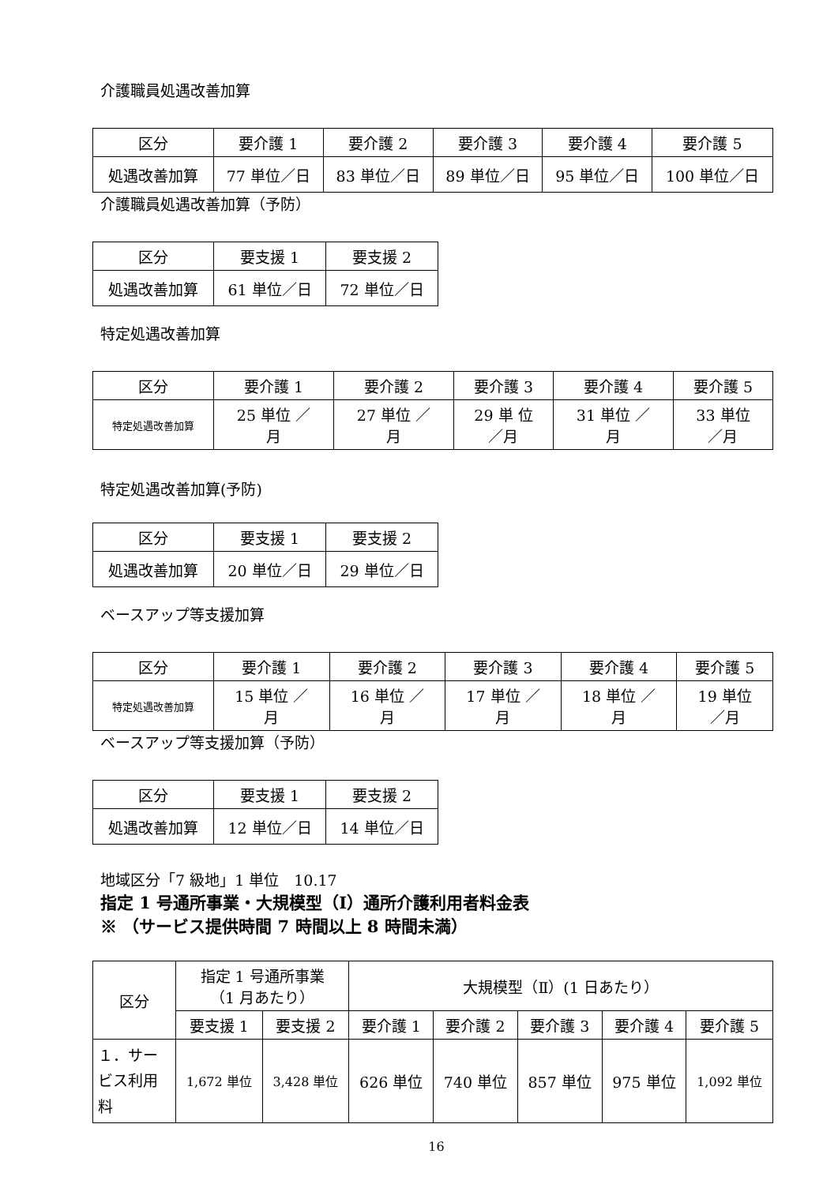介護職員処遇改善加算
| 区分 | 要介護 1 | 要介護 2 | 要介護 3 | 要介護 4 | 要介護 5 |
| --- | --- | --- | --- | --- | --- |
| 処遇改善加算 | 77 単位／日 | 83 単位／日 | 89 単位／日 | 95 単位／日 | 100 単位／日 |
介護職員処遇改善加算（予防）
| 区分 | 要支援 1 | 要支援 2 |
| --- | --- | --- |
| 処遇改善加算 | 61 単位／日 | 72 単位／日 |
特定処遇改善加算
| 区分 | 要介護 1 | 要介護 2 | 要介護 3 | 要介護 4 | 要介護 5 |
| --- | --- | --- | --- | --- | --- |
| 特定処遇改善加算 | 25 単位 ／ 月 | 27 単位 ／ 月 | 29 単 位 ／月 | 31 単位 ／ 月 | 33 単位 ／月 |
特定処遇改善加算(予防)
| 区分 | 要支援 1 | 要支援 2 |
| --- | --- | --- |
| 処遇改善加算 | 20 単位／日 | 29 単位／日 |
ベースアップ等支援加算
| 区分 | 要介護 1 | 要介護 2 | 要介護 3 | 要介護 4 | 要介護 5 |
| --- | --- | --- | --- | --- | --- |
| 特定処遇改善加算 | 15 単位 ／ 月 | 16 単位 ／ 月 | 17 単位 ／ 月 | 18 単位 ／ 月 | 19 単位 ／月 |
ベースアップ等支援加算（予防）
| 区分 | 要支援 1 | 要支援 2 |
| --- | --- | --- |
| 処遇改善加算 | 12 単位／日 | 14 単位／日 |
地域区分「7 級地」1 単位　10.17
指定 1 号通所事業・大規模型（Ⅰ）通所介護利用者料金表
※ （サービス提供時間 7 時間以上 8 時間未満）
| 区分 | 指定 1 号通所事業 （1 月あたり） | | 大規模型（Ⅱ）(1 日あたり） | | | | |
| --- | --- | --- | --- | --- | --- | --- | --- |
| | 要支援 1 | 要支援 2 | 要介護 1 | 要介護 2 | 要介護 3 | 要介護 4 | 要介護 5 |
| １．サー ビス利用 料 | 1,672 単位 | 3,428 単位 | 626 単位 | 740 単位 | 857 単位 | 975 単位 | 1,092 単位 |
16